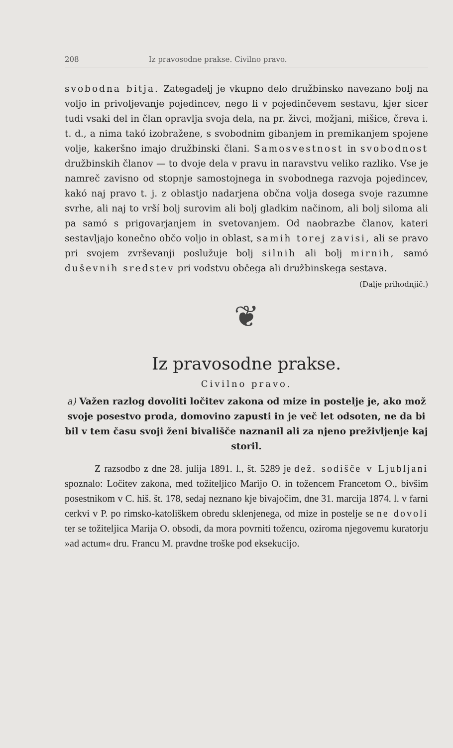208 Iz pravosodne prakse. Civilno pravo.
svobodna bitja. Zategadelj je vkupno delo družbinsko navezano bolj na voljo in privoljevanje pojedincev, nego li v pojedinčevem sestavu, kjer sicer tudi vsaki del in član opravlja svoja dela, na pr. živci, možjani, mišice, čreva i. t. d., a nima takó izobražene, s svobodnim gibanjem in premikanjem spojene volje, kakeršno imajo družbinski člani. Samosvestnost in svobodnost družbinskih članov — to dvoje dela v pravu in naravstvu veliko razliko. Vse je namreč zavisno od stopnje samostojnega in svobodnega razvoja pojedincev, kakó naj pravo t. j. z oblastjo nadarjena občna volja dosega svoje razumne svrhe, ali naj to vrší bolj surovim ali bolj gladkim načinom, ali bolj siloma ali pa samó s prigovarjanjem in svetovanjem. Od naobrazbe članov, kateri sestavljajo konečno občo voljo in oblast, samih torej zavisi, ali se pravo pri svojem zvrševanji poslužuje bolj silnih ali bolj mirnih, samó duševnih sredstev pri vodstvu občega ali družbinskega sestava.
(Dalje prihodnjič.)
❦
Iz pravosodne prakse.
Civilno pravo.
a) Važen razlog dovoliti ločitev zakona od mize in postelje je, ako mož svoje posestvo proda, domovino zapusti in je več let odsoten, ne da bi bil v tem času svoji ženi bivališče naznanil ali za njeno preživljenje kaj storil.
Z razsodbo z dne 28. julija 1891. l., št. 5289 je dež. sodišče v Ljubljani spoznalo: Ločitev zakona, med tožiteljico Marijo O. in tožencem Francetom O., bivšim posestnikom v C. hiš. št. 178, sedaj neznano kje bivajočim, dne 31. marcija 1874. l. v farni cerkvi v P. po rimsko-katoliškem obredu sklenjenega, od mize in postelje se ne dovoli ter se tožiteljica Marija O. obsodi, da mora povrniti tožencu, oziroma njegovemu kuratorju »ad actum« dru. Francu M. pravdne troške pod eksekucijo.